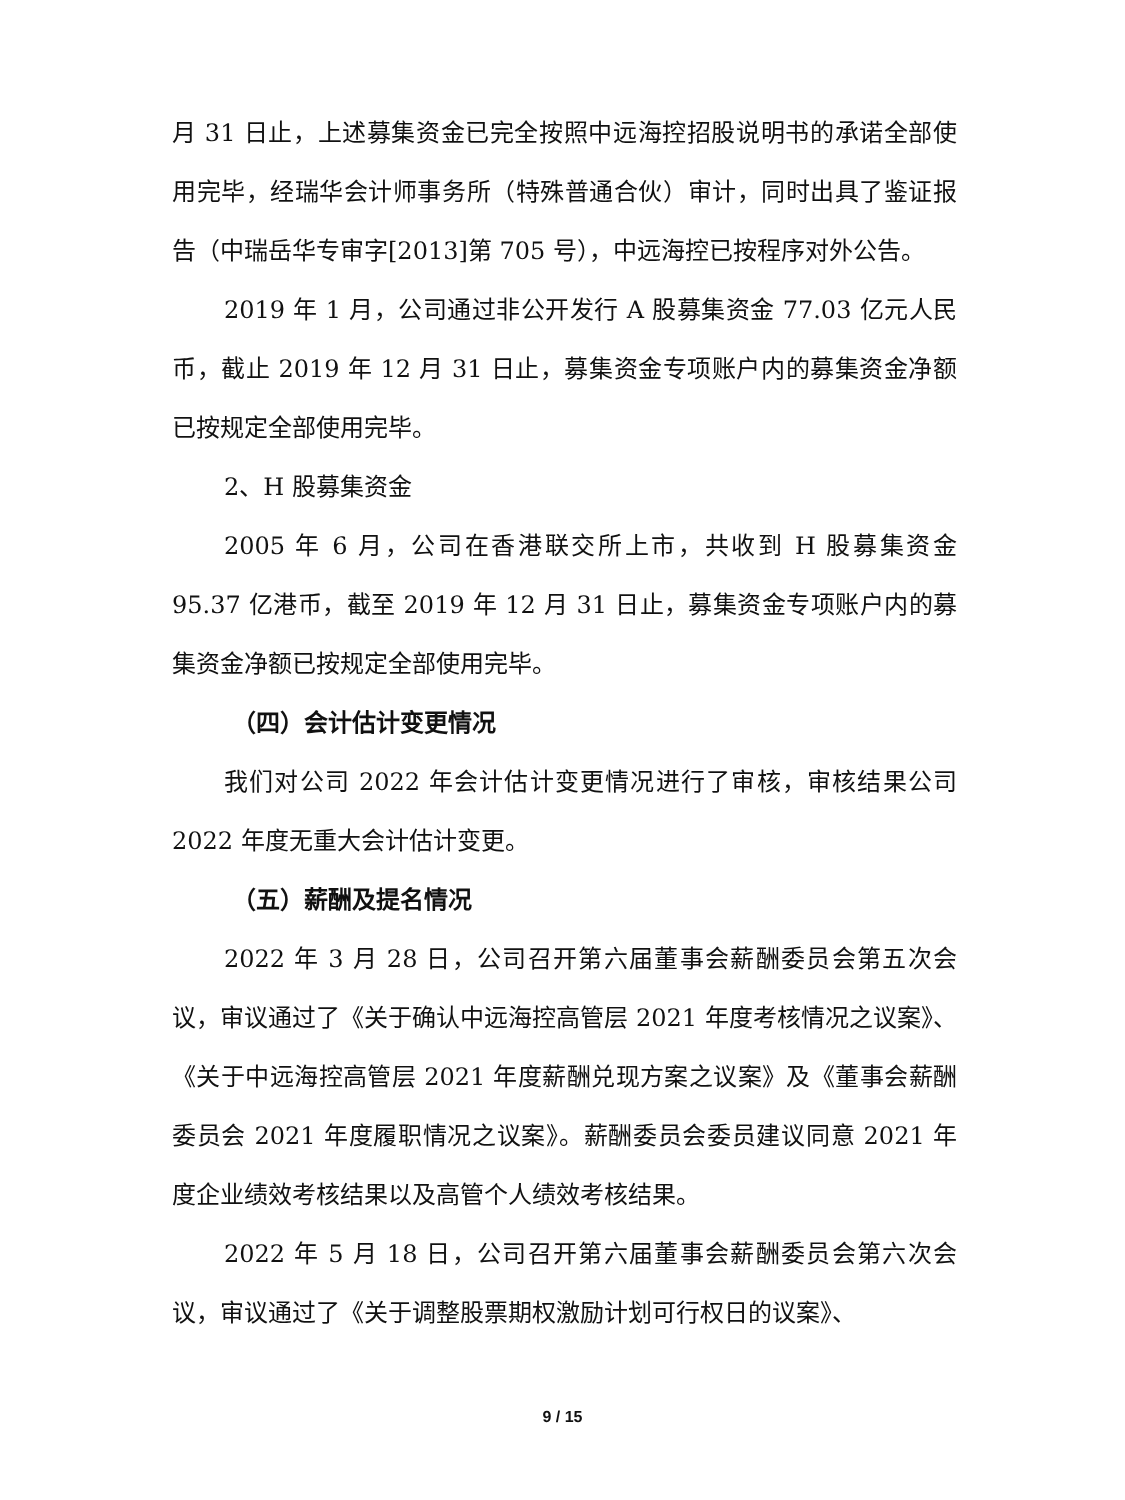月 31 日止，上述募集资金已完全按照中远海控招股说明书的承诺全部使用完毕，经瑞华会计师事务所（特殊普通合伙）审计，同时出具了鉴证报告（中瑞岳华专审字[2013]第 705 号），中远海控已按程序对外公告。
2019 年 1 月，公司通过非公开发行 A 股募集资金 77.03 亿元人民币，截止 2019 年 12 月 31 日止，募集资金专项账户内的募集资金净额已按规定全部使用完毕。
2、H 股募集资金
2005 年 6 月，公司在香港联交所上市，共收到 H 股募集资金 95.37 亿港币，截至 2019 年 12 月 31 日止，募集资金专项账户内的募集资金净额已按规定全部使用完毕。
（四）会计估计变更情况
我们对公司 2022 年会计估计变更情况进行了审核，审核结果公司 2022 年度无重大会计估计变更。
（五）薪酬及提名情况
2022 年 3 月 28 日，公司召开第六届董事会薪酬委员会第五次会议，审议通过了《关于确认中远海控高管层 2021 年度考核情况之议案》、《关于中远海控高管层 2021 年度薪酬兑现方案之议案》及《董事会薪酬委员会 2021 年度履职情况之议案》。薪酬委员会委员建议同意 2021 年度企业绩效考核结果以及高管个人绩效考核结果。
2022 年 5 月 18 日，公司召开第六届董事会薪酬委员会第六次会议，审议通过了《关于调整股票期权激励计划可行权日的议案》、
9 / 15